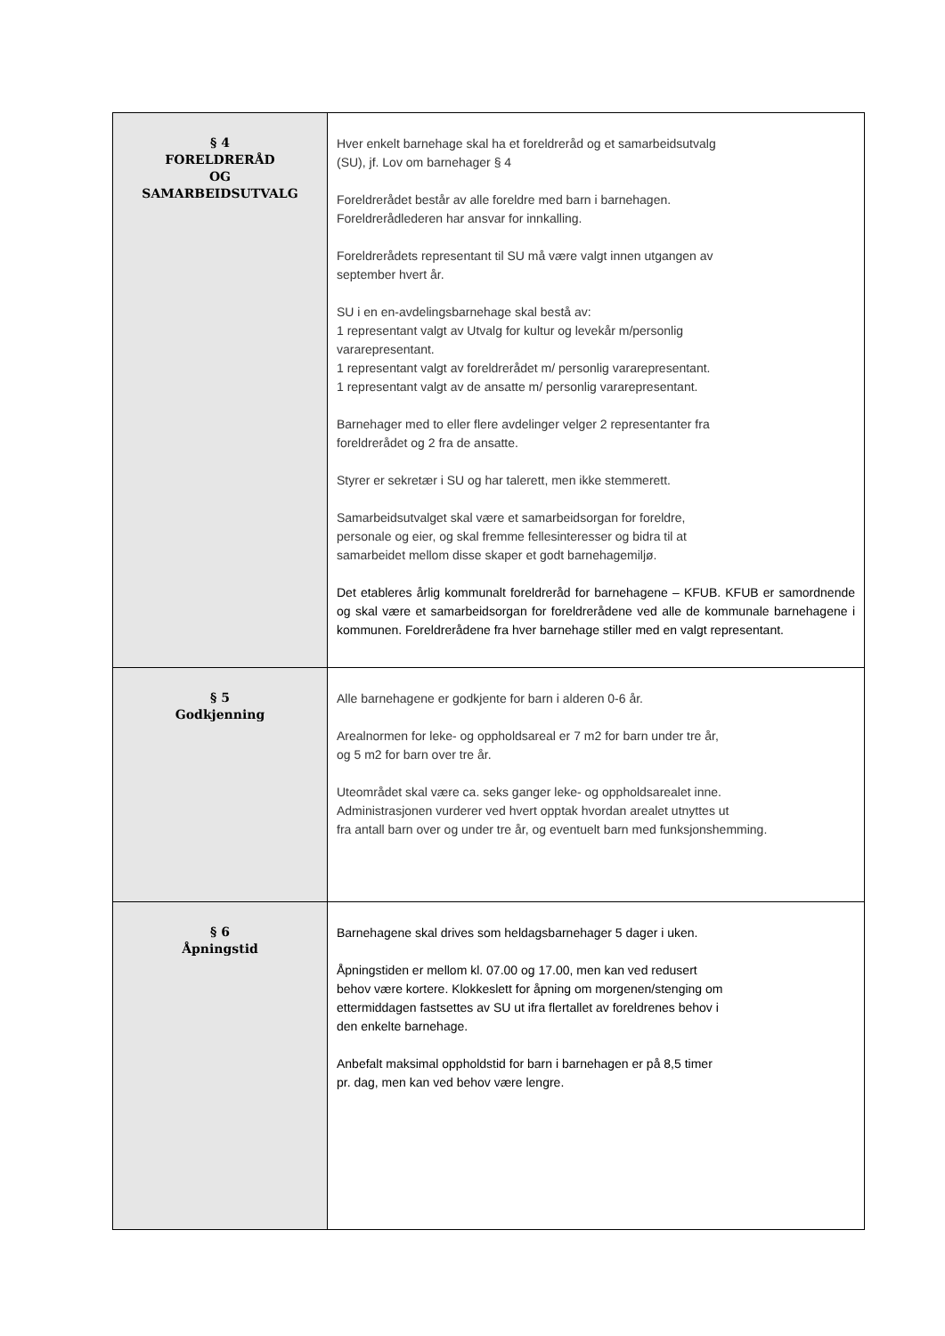| § 4 FORELDRERÅD OG SAMARBEIDSUTVALG | Hver enkelt barnehage skal ha et foreldreråd og et samarbeidsutvalg (SU), jf. Lov om barnehager § 4 Foreldrerådet består av alle foreldre med barn i barnehagen. Foreldrerådlederen har ansvar for innkalling. Foreldrerådets representant til SU må være valgt innen utgangen av september hvert år. SU i en en-avdelingsbarnehage skal bestå av: 1 representant valgt av Utvalg for kultur og levekår m/personlig vararepresentant. 1 representant valgt av foreldrerådet m/ personlig vararepresentant. 1 representant valgt av de ansatte m/ personlig vararepresentant. Barnehager med to eller flere avdelinger velger 2 representanter fra foreldrerådet og 2 fra de ansatte. Styrer er sekretær i SU og har talerett, men ikke stemmerett. Samarbeidsutvalget skal være et samarbeidsorgan for foreldre, personale og eier, og skal fremme fellesinteresser og bidra til at samarbeidet mellom disse skaper et godt barnehagemiljø. Det etableres årlig kommunalt foreldreråd for barnehagene – KFUB. KFUB er samordnende og skal være et samarbeidsorgan for foreldrerådene ved alle de kommunale barnehagene i kommunen. Foreldrerådene fra hver barnehage stiller med en valgt representant. |
| § 5 Godkjenning | Alle barnehagene er godkjente for barn i alderen 0-6 år. Arealnormen for leke- og oppholdsareal er 7 m2 for barn under tre år, og 5 m2 for barn over tre år. Uteområdet skal være ca. seks ganger leke- og oppholdsarealet inne. Administrasjonen vurderer ved hvert opptak hvordan arealet utnyttes ut fra antall barn over og under tre år, og eventuelt barn med funksjonshemming. |
| § 6 Åpningstid | Barnehagene skal drives som heldagsbarnehager 5 dager i uken. Åpningstiden er mellom kl. 07.00 og 17.00, men kan ved redusert behov være kortere. Klokkeslett for åpning om morgenen/stenging om ettermiddagen fastsettes av SU ut ifra flertallet av foreldrenes behov i den enkelte barnehage. Anbefalt maksimal oppholdstid for barn i barnehagen er på 8,5 timer pr. dag, men kan ved behov være lengre. |